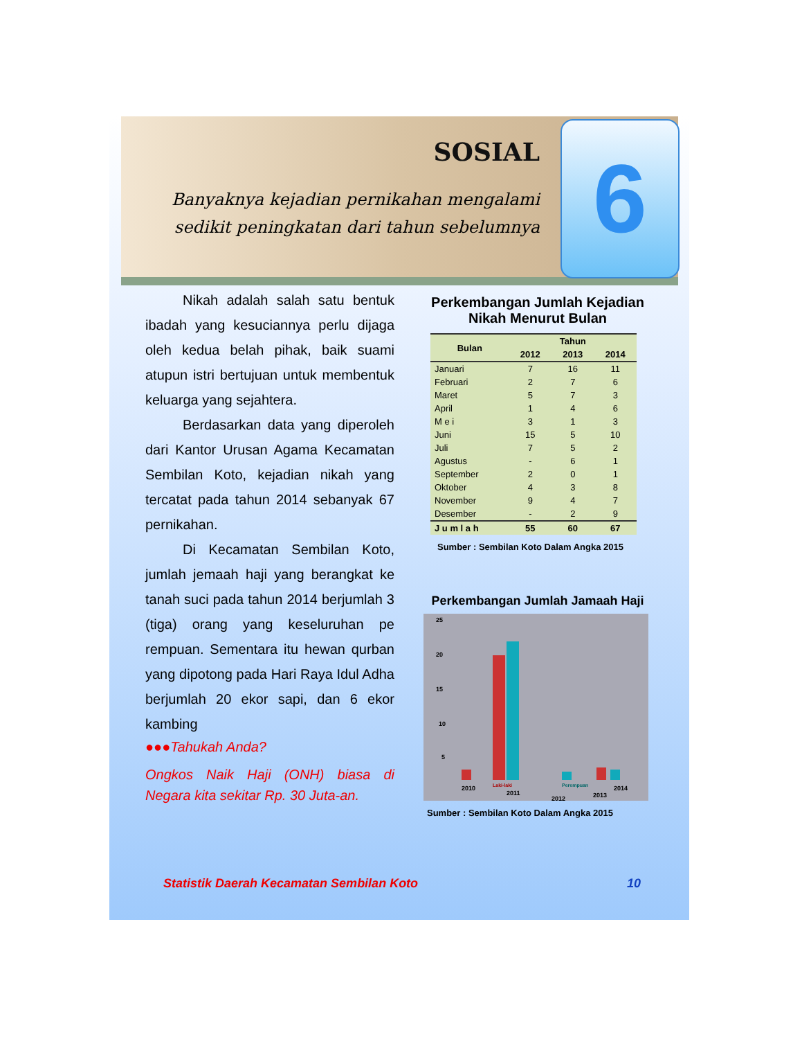SOSIAL
Banyaknya kejadian pernikahan mengalami sedikit peningkatan dari tahun sebelumnya
6
Nikah adalah salah satu bentuk ibadah yang kesuciannya perlu dijaga oleh kedua belah pihak, baik suami atupun istri bertujuan untuk membentuk keluarga yang sejahtera.
Berdasarkan data yang diperoleh dari Kantor Urusan Agama Kecamatan Sembilan Koto, kejadian nikah yang tercatat pada tahun 2014 sebanyak 67 pernikahan.
Di Kecamatan Sembilan Koto, jumlah jemaah haji yang berangkat ke tanah suci pada tahun 2014 berjumlah 3 (tiga) orang yang keseluruhan pe rempuan. Sementara itu hewan qurban yang dipotong pada Hari Raya Idul Adha berjumlah 20 ekor sapi, dan 6 ekor kambing
●●●Tahukah Anda?
Ongkos Naik Haji (ONH) biasa di Negara kita sekitar Rp. 30 Juta-an.
Perkembangan Jumlah Kejadian Nikah Menurut Bulan
| Bulan | Tahun | | |
| --- | --- | --- | --- |
| | 2012 | 2013 | 2014 |
| Januari | 7 | 16 | 11 |
| Februari | 2 | 7 | 6 |
| Maret | 5 | 7 | 3 |
| April | 1 | 4 | 6 |
| M e i | 3 | 1 | 3 |
| Juni | 15 | 5 | 10 |
| Juli | 7 | 5 | 2 |
| Agustus | - | 6 | 1 |
| September | 2 | 0 | 1 |
| Oktober | 4 | 3 | 8 |
| November | 9 | 4 | 7 |
| Desember | - | 2 | 9 |
| J u m l a h | 55 | 60 | 67 |
Sumber : Sembilan Koto Dalam Angka 2015
Perkembangan Jumlah Jamaah Haji
25
20
15
10
5
2010
2011
2012
2013
2014
Laki-laki
Perempuan
Sumber : Sembilan Koto Dalam Angka 2015
Statistik Daerah Kecamatan Sembilan Koto 10